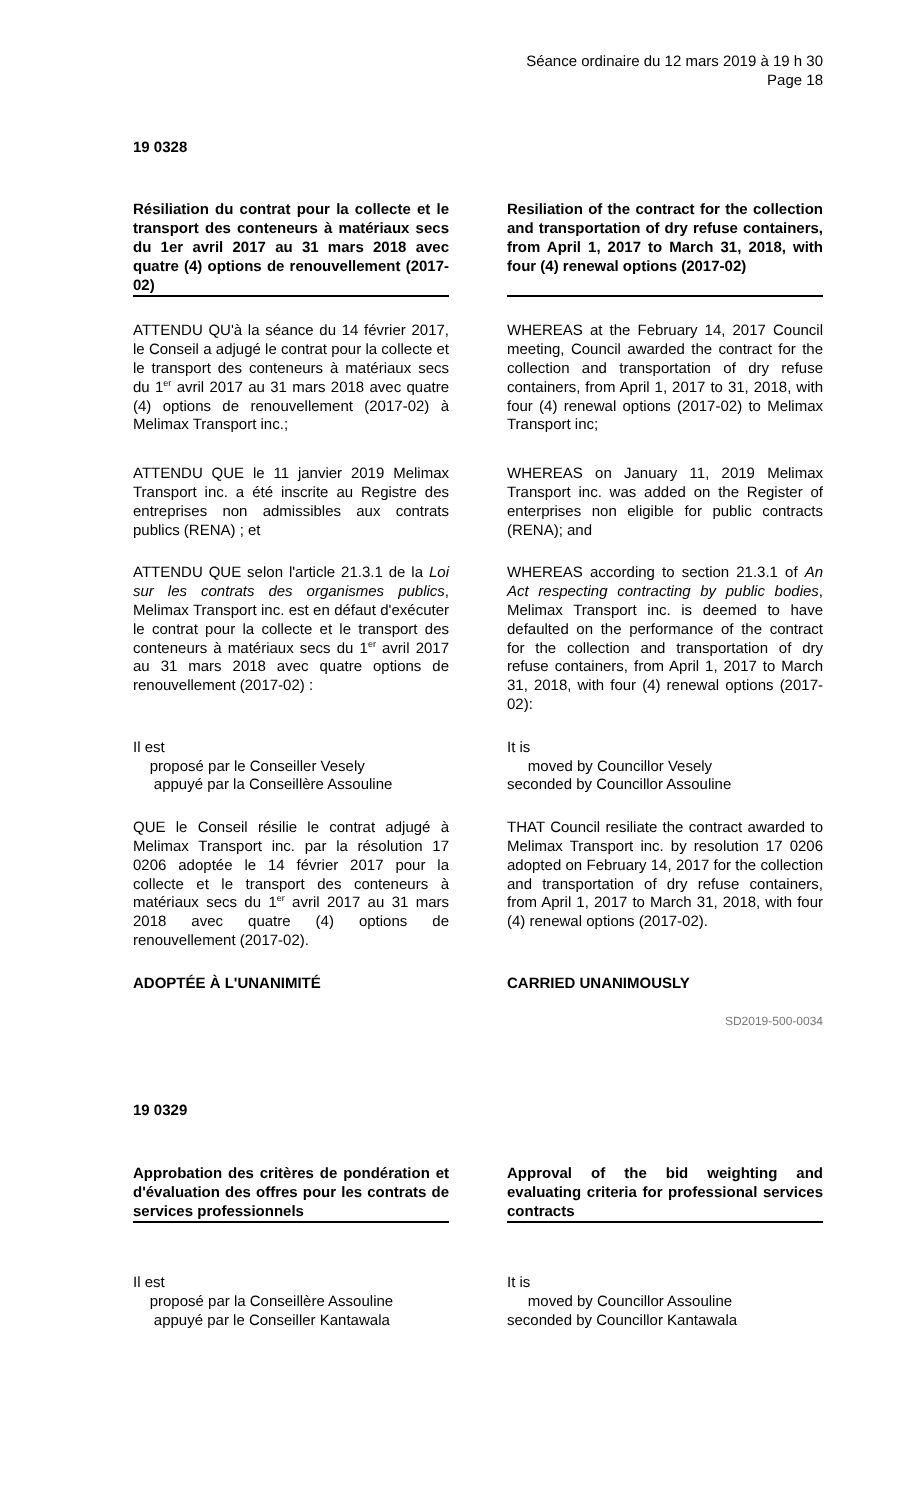Séance ordinaire du 12 mars 2019 à 19 h 30
Page 18
19 0328
Résiliation du contrat pour la collecte et le transport des conteneurs à matériaux secs du 1er avril 2017 au 31 mars 2018 avec quatre (4) options de renouvellement (2017-02)
Resiliation of the contract for the collection and transportation of dry refuse containers, from April 1, 2017 to March 31, 2018, with four (4) renewal options (2017-02)
ATTENDU QU'à la séance du 14 février 2017, le Conseil a adjugé le contrat pour la collecte et le transport des conteneurs à matériaux secs du 1<sup>er</sup> avril 2017 au 31 mars 2018 avec quatre (4) options de renouvellement (2017-02) à Melimax Transport inc.;
WHEREAS at the February 14, 2017 Council meeting, Council awarded the contract for the collection and transportation of dry refuse containers, from April 1, 2017 to 31, 2018, with four (4) renewal options (2017-02) to Melimax Transport inc;
ATTENDU QUE le 11 janvier 2019 Melimax Transport inc. a été inscrite au Registre des entreprises non admissibles aux contrats publics (RENA) ; et
WHEREAS on January 11, 2019 Melimax Transport inc. was added on the Register of enterprises non eligible for public contracts (RENA); and
ATTENDU QUE selon l'article 21.3.1 de la Loi sur les contrats des organismes publics, Melimax Transport inc. est en défaut d'exécuter le contrat pour la collecte et le transport des conteneurs à matériaux secs du 1<sup>er</sup> avril 2017 au 31 mars 2018 avec quatre options de renouvellement (2017-02) :
WHEREAS according to section 21.3.1 of An Act respecting contracting by public bodies, Melimax Transport inc. is deemed to have defaulted on the performance of the contract for the collection and transportation of dry refuse containers, from April 1, 2017 to March 31, 2018, with four (4) renewal options (2017-02):
Il est
proposé par le Conseiller Vesely
appuyé par la Conseillère Assouline
It is
moved by Councillor Vesely
seconded by Councillor Assouline
QUE le Conseil résilie le contrat adjugé à Melimax Transport inc. par la résolution 17 0206 adoptée le 14 février 2017 pour la collecte et le transport des conteneurs à matériaux secs du 1<sup>er</sup> avril 2017 au 31 mars 2018 avec quatre (4) options de renouvellement (2017-02).
THAT Council resiliate the contract awarded to Melimax Transport inc. by resolution 17 0206 adopted on February 14, 2017 for the collection and transportation of dry refuse containers, from April 1, 2017 to March 31, 2018, with four (4) renewal options (2017-02).
ADOPTÉE À L'UNANIMITÉ CARRIED UNANIMOUSLY
SD2019-500-0034
19 0329
Approbation des critères de pondération et d'évaluation des offres pour les contrats de services professionnels
Approval of the bid weighting and evaluating criteria for professional services contracts
Il est
proposé par la Conseillère Assouline
appuyé par le Conseiller Kantawala
It is
moved by Councillor Assouline
seconded by Councillor Kantawala